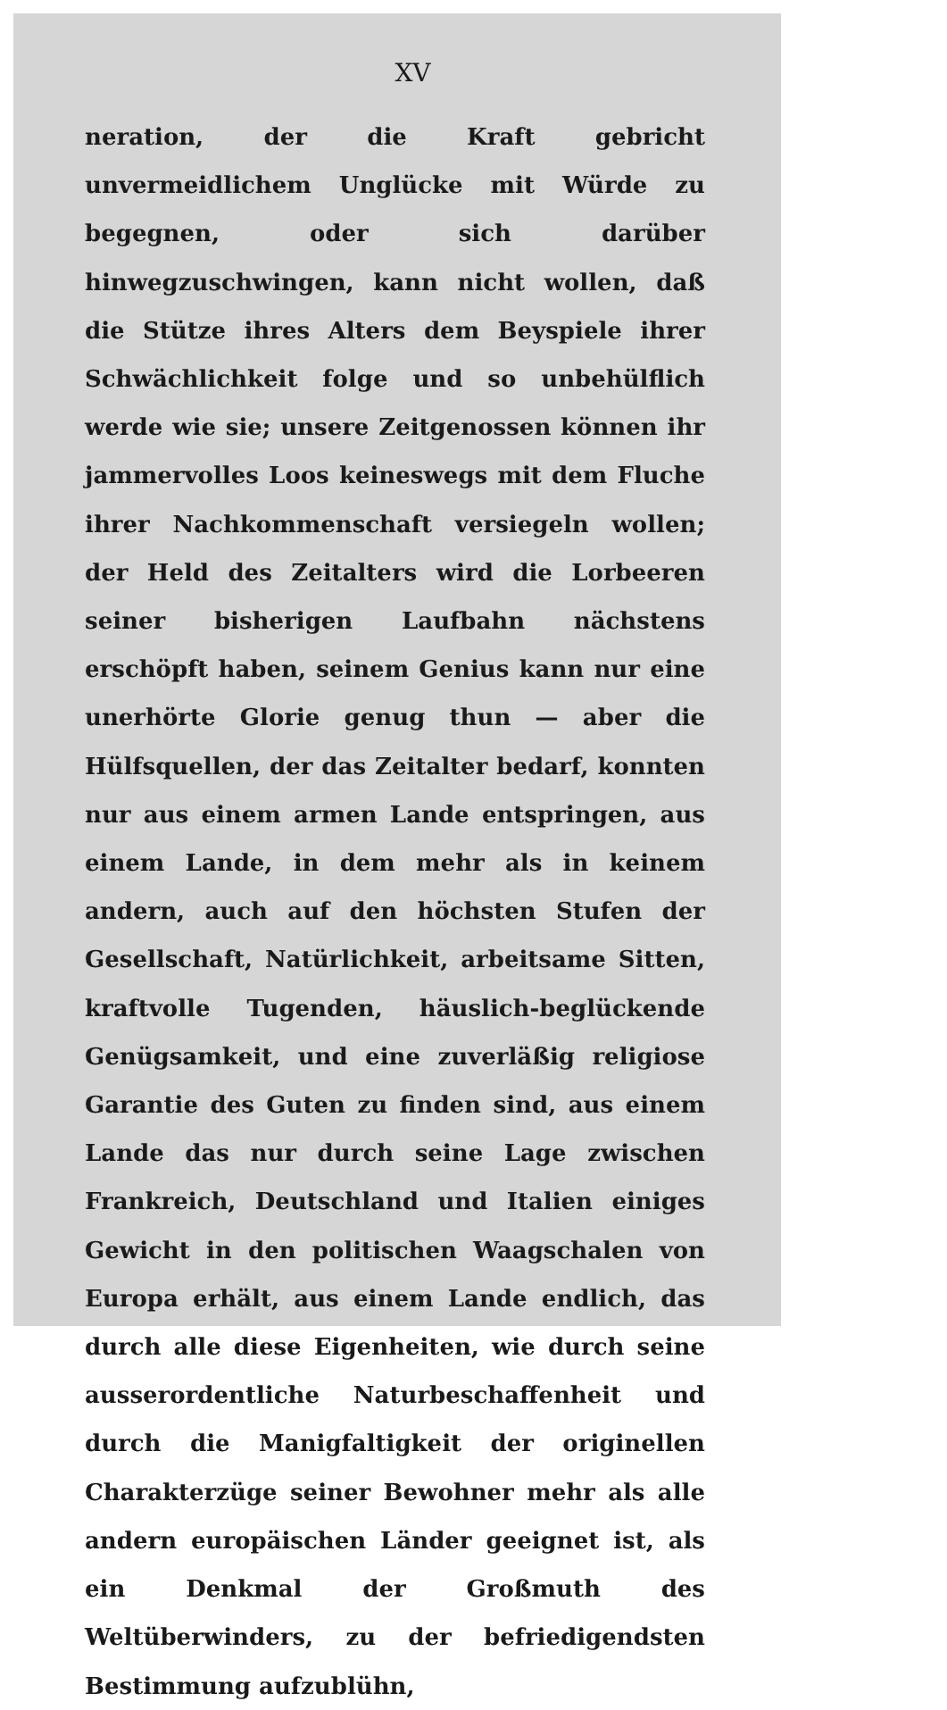XV
neration, der die Kraft gebricht unvermeidlichem Unglücke mit Würde zu begegnen, oder sich darüber hinwegzuschwingen, kann nicht wollen, daß die Stütze ihres Alters dem Beyspiele ihrer Schwächlichkeit folge und so unbehülflich werde wie sie; unsere Zeitgenossen können ihr jammervolles Loos keineswegs mit dem Fluche ihrer Nachkommenschaft versiegeln wollen; der Held des Zeitalters wird die Lorbeeren seiner bisherigen Laufbahn nächstens erschöpft haben, seinem Genius kann nur eine unerhörte Glorie genug thun — aber die Hülfsquellen, der das Zeitalter bedarf, konnten nur aus einem armen Lande entspringen, aus einem Lande, in dem mehr als in keinem andern, auch auf den höchsten Stufen der Gesellschaft, Natürlichkeit, arbeitsame Sitten, kraftvolle Tugenden, häuslich-beglückende Genügsamkeit, und eine zuverläßig religiose Garantie des Guten zu finden sind, aus einem Lande das nur durch seine Lage zwischen Frankreich, Deutschland und Italien einiges Gewicht in den politischen Waagschalen von Europa erhält, aus einem Lande endlich, das durch alle diese Eigenheiten, wie durch seine ausserordentliche Naturbeschaffenheit und durch die Manigfaltigkeit der originellen Charakterzüge seiner Bewohner mehr als alle andern europäischen Länder geeignet ist, als ein Denkmal der Großmuth des Weltüberwinders, zu der befriedigendsten Bestimmung aufzublühn,